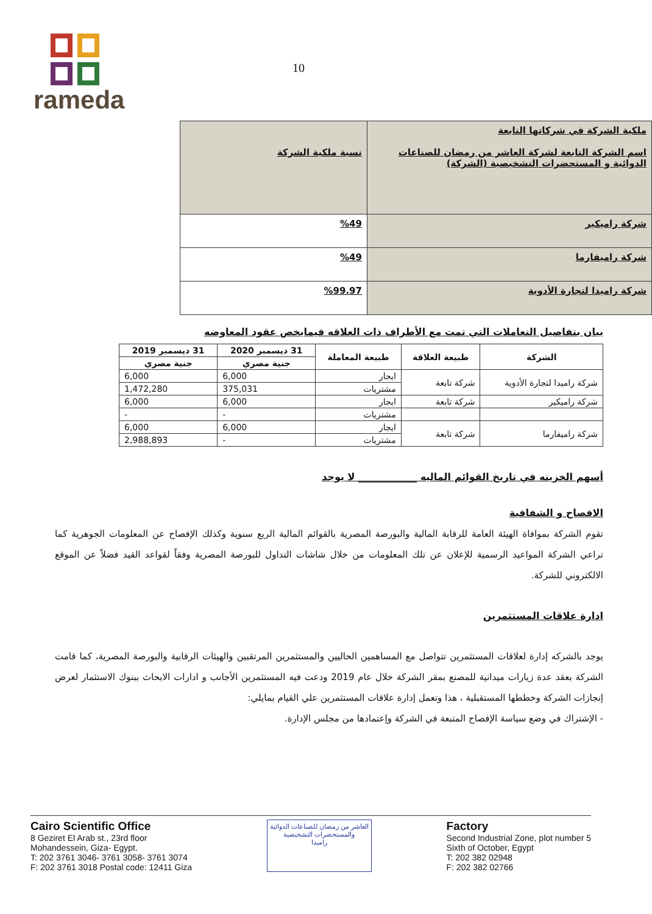rameda
10
| ملكية الشركة في شركاتها التابعة اسم الشركة التابعة لشركة العاشر من رمضان للصناعات الدوائية و المستحضرات التشخيصية (الشركة) | نسبة ملكية الشركة |
| شركة راميكير | %49 |
| شركة راميفارما | %49 |
| شركة راميدا لتجارة الأدوية | %99.97 |
بيان بتفاصيل التعاملات التي تمت مع الأطراف ذات العلاقه فيمايخص عقود المعاوضه
| الشركة | طبيعة العلاقة | طبيعة المعاملة | 31 ديسمبر 2020 | 31 ديسمبر 2019 |
| --- | --- | --- | --- | --- |
| | | | جنية مصري | جنية مصري |
| شركة راميدا لتجارة الأدوية | شركة تابعة | ايجار | 6,000 | 6,000 |
| | | مشتريات | 375,031 | 1,472,280 |
| شركة راميكير | شركة تابعة | ايجار | 6,000 | 6,000 |
| | | مشتريات | - | - |
| شركة راميفارما | شركة تابعة | ايجار | 6,000 | 6,000 |
| | | مشتريات | - | 2,988,893 |
أسهم الخزينه في تاريخ القوائم الماليه ____________ لا يوجد
الافصاح و الشفافية
تقوم الشركة بموافاة الهيئة العامة للرقابة المالية والبورصة المصرية بالقوائم المالية الربع سنوية وكذلك الإفصاح عن المعلومات الجوهرية كما تراعي الشركة المواعيد الرسمية للإعلان عن تلك المعلومات من خلال شاشات التداول للبورصة المصرية وفقاً لقواعد القيد فضلاً عن الموقع الالكتروني للشركة.
ادارة علاقات المستثمرين
يوجد بالشركه إدارة لعلاقات المستثمرين تتواصل مع المساهمين الحاليين والمستثمرين المرتقبين والهيئات الرقابية والبورصة المصرية، كما قامت الشركة بعقد عدة زيارات ميدانية للمصنع بمقر الشركة خلال عام 2019 ودعت فيه المستثمرين الأجانب و ادارات الابحاث ببنوك الاستثمار لعرض إنجازات الشركة وخططها المستقبلية ، هذا وتعمل إدارة علاقات المستثمرين علي القيام بمايلي:
- الإشتراك في وضع سياسة الإفصاح المتبعة في الشركة وإعتمادها من مجلس الإدارة.
Cairo Scientific Office
8 Geziret El Arab st., 23rd floor
Mohandessein, Giza- Egypt.
T: 202 3761 3046- 3761 3058- 3761 3074
F: 202 3761 3018 Postal code: 12411 Giza
العاشر من رمضان للصناعات الدوائية
والمستحضرات التشخيصية
راميدا
Factory
Second Industrial Zone, plot number 5
Sixth of October, Egypt
T: 202 382 02948
F: 202 382 02766